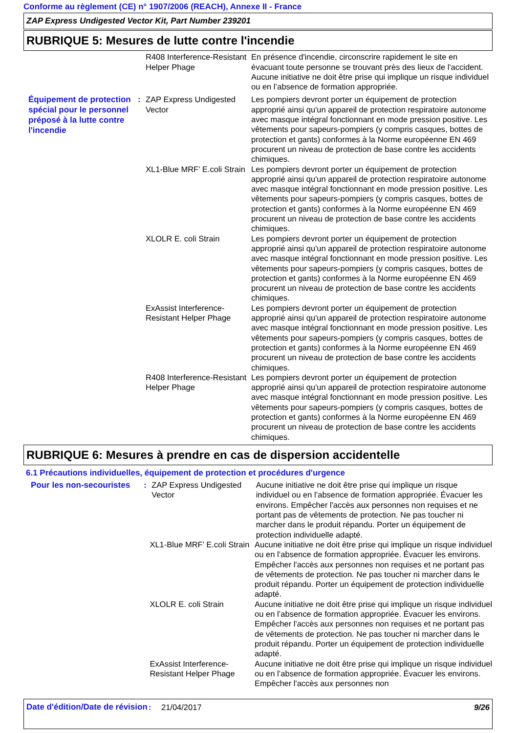Conforme au règlement (CE) n° 1907/2006 (REACH), Annexe II - France
ZAP Express Undigested Vector Kit, Part Number 239201
RUBRIQUE 5: Mesures de lutte contre l'incendie
R408 Interference-Resistant Helper Phage
En présence d'incendie, circonscrire rapidement le site en évacuant toute personne se trouvant près des lieux de l'accident. Aucune initiative ne doit être prise qui implique un risque individuel ou en l’absence de formation appropriée.
Équipement de protection spécial pour le personnel préposé à la lutte contre l'incendie
: ZAP Express Undigested Vector
Les pompiers devront porter un équipement de protection approprié ainsi qu'un appareil de protection respiratoire autonome avec masque intégral fonctionnant en mode pression positive. Les vêtements pour sapeurs-pompiers (y compris casques, bottes de protection et gants) conformes à la Norme européenne EN 469 procurent un niveau de protection de base contre les accidents chimiques.
XL1-Blue MRF’ E.coli Strain
Les pompiers devront porter un équipement de protection approprié ainsi qu'un appareil de protection respiratoire autonome avec masque intégral fonctionnant en mode pression positive. Les vêtements pour sapeurs-pompiers (y compris casques, bottes de protection et gants) conformes à la Norme européenne EN 469 procurent un niveau de protection de base contre les accidents chimiques.
XLOLR E. coli Strain Les pompiers devront porter un équipement de protection approprié ainsi qu'un appareil de protection respiratoire autonome avec masque intégral fonctionnant en mode pression positive. Les vêtements pour sapeurs-pompiers (y compris casques, bottes de protection et gants) conformes à la Norme européenne EN 469 procurent un niveau de protection de base contre les accidents chimiques.
ExAssist Interference-Resistant Helper Phage
Les pompiers devront porter un équipement de protection approprié ainsi qu'un appareil de protection respiratoire autonome avec masque intégral fonctionnant en mode pression positive. Les vêtements pour sapeurs-pompiers (y compris casques, bottes de protection et gants) conformes à la Norme européenne EN 469 procurent un niveau de protection de base contre les accidents chimiques.
R408 Interference-Resistant Helper Phage
Les pompiers devront porter un équipement de protection approprié ainsi qu'un appareil de protection respiratoire autonome avec masque intégral fonctionnant en mode pression positive. Les vêtements pour sapeurs-pompiers (y compris casques, bottes de protection et gants) conformes à la Norme européenne EN 469 procurent un niveau de protection de base contre les accidents chimiques.
RUBRIQUE 6: Mesures à prendre en cas de dispersion accidentelle
6.1 Précautions individuelles, équipement de protection et procédures d'urgence
Pour les non-secouristes
: ZAP Express Undigested Vector
Aucune initiative ne doit être prise qui implique un risque individuel ou en l’absence de formation appropriée. Évacuer les environs. Empêcher l'accès aux personnes non requises et ne portant pas de vêtements de protection. Ne pas toucher ni marcher dans le produit répandu. Porter un équipement de protection individuelle adapté.
XL1-Blue MRF’ E.coli Strain
Aucune initiative ne doit être prise qui implique un risque individuel ou en l’absence de formation appropriée. Évacuer les environs. Empêcher l'accès aux personnes non requises et ne portant pas de vêtements de protection. Ne pas toucher ni marcher dans le produit répandu. Porter un équipement de protection individuelle adapté.
XLOLR E. coli Strain Aucune initiative ne doit être prise qui implique un risque individuel ou en l’absence de formation appropriée. Évacuer les environs. Empêcher l'accès aux personnes non requises et ne portant pas de vêtements de protection. Ne pas toucher ni marcher dans le produit répandu. Porter un équipement de protection individuelle adapté.
ExAssist Interference-Resistant Helper Phage
Aucune initiative ne doit être prise qui implique un risque individuel ou en l’absence de formation appropriée. Évacuer les environs. Empêcher l'accès aux personnes non
Date d'édition/Date de révision
: 21/04/2017 9/26